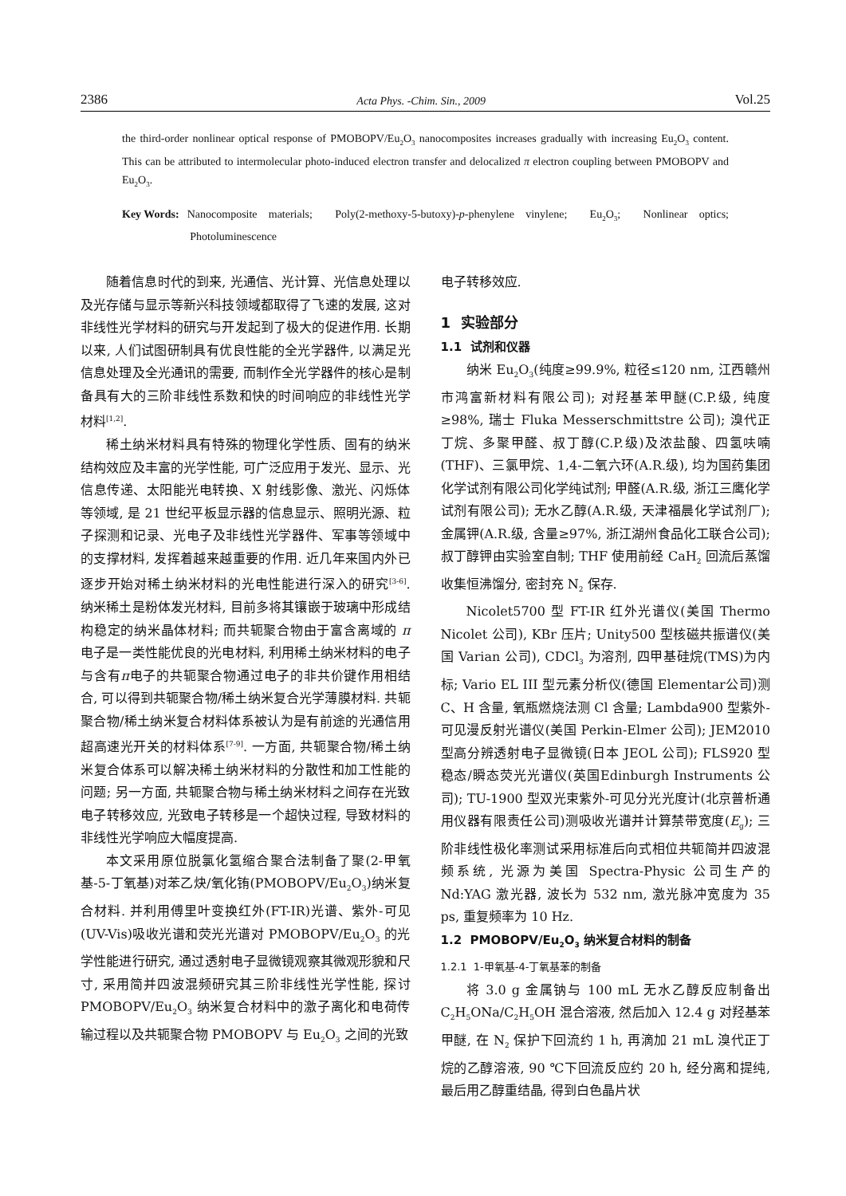2386 Acta Phys. -Chim. Sin., 2009 Vol.25
the third-order nonlinear optical response of PMOBOPV/Eu<sub>2</sub>O<sub>3</sub> nanocomposites increases gradually with increasing Eu<sub>2</sub>O<sub>3</sub> content. This can be attributed to intermolecular photo-induced electron transfer and delocalized π electron coupling between PMOBOPV and Eu<sub>2</sub>O<sub>3</sub>.
Key Words: Nanocomposite materials; Poly(2-methoxy-5-butoxy)-p-phenylene vinylene; Eu<sub>2</sub>O<sub>3</sub>; Nonlinear optics; Photoluminescence
随着信息时代的到来, 光通信、光计算、光信息处理以及光存储与显示等新兴科技领域都取得了飞速的发展, 这对非线性光学材料的研究与开发起到了极大的促进作用. 长期以来, 人们试图研制具有优良性能的全光学器件, 以满足光信息处理及全光通讯的需要, 而制作全光学器件的核心是制备具有大的三阶非线性系数和快的时间响应的非线性光学材料<sup>[1,2]</sup>.
稀土纳米材料具有特殊的物理化学性质、固有的纳米结构效应及丰富的光学性能, 可广泛应用于发光、显示、光信息传递、太阳能光电转换、X 射线影像、激光、闪烁体等领域, 是 21 世纪平板显示器的信息显示、照明光源、粒子探测和记录、光电子及非线性光学器件、军事等领域中的支撑材料, 发挥着越来越重要的作用. 近几年来国内外已逐步开始对稀土纳米材料的光电性能进行深入的研究<sup>[3-6]</sup>. 纳米稀土是粉体发光材料, 目前多将其镶嵌于玻璃中形成结构稳定的纳米晶体材料; 而共轭聚合物由于富含离域的 π 电子是一类性能优良的光电材料, 利用稀土纳米材料的电子与含有π电子的共轭聚合物通过电子的非共价键作用相结合, 可以得到共轭聚合物/稀土纳米复合光学薄膜材料. 共轭聚合物/稀土纳米复合材料体系被认为是有前途的光通信用超高速光开关的材料体系<sup>[7-9]</sup>. 一方面, 共轭聚合物/稀土纳米复合体系可以解决稀土纳米材料的分散性和加工性能的问题; 另一方面, 共轭聚合物与稀土纳米材料之间存在光致电子转移效应, 光致电子转移是一个超快过程, 导致材料的非线性光学响应大幅度提高.
本文采用原位脱氯化氢缩合聚合法制备了聚(2-甲氧基-5-丁氧基)对苯乙炔/氧化铕(PMOBOPV/Eu<sub>2</sub>O<sub>3</sub>)纳米复合材料. 并利用傅里叶变换红外(FT-IR)光谱、紫外-可见(UV-Vis)吸收光谱和荧光光谱对 PMOBOPV/Eu<sub>2</sub>O<sub>3</sub> 的光学性能进行研究, 通过透射电子显微镜观察其微观形貌和尺寸, 采用简并四波混频研究其三阶非线性光学性能, 探讨 PMOBOPV/Eu<sub>2</sub>O<sub>3</sub> 纳米复合材料中的激子离化和电荷传输过程以及共轭聚合物 PMOBOPV 与 Eu<sub>2</sub>O<sub>3</sub> 之间的光致
电子转移效应.
1 实验部分
1.1 试剂和仪器
纳米 Eu<sub>2</sub>O<sub>3</sub>(纯度≥99.9%, 粒径≤120 nm, 江西赣州市鸿富新材料有限公司); 对羟基苯甲醚(C.P.级, 纯度≥98%, 瑞士 Fluka Messerschmittstre 公司); 溴代正丁烷、多聚甲醛、叔丁醇(C.P.级)及浓盐酸、四氢呋喃(THF)、三氯甲烷、1,4-二氧六环(A.R.级), 均为国药集团化学试剂有限公司化学纯试剂; 甲醛(A.R.级, 浙江三鹰化学试剂有限公司); 无水乙醇(A.R.级, 天津福晨化学试剂厂); 金属钾(A.R.级, 含量≥97%, 浙江湖州食品化工联合公司); 叔丁醇钾由实验室自制; THF 使用前经 CaH<sub>2</sub> 回流后蒸馏收集恒沸馏分, 密封充 N<sub>2</sub> 保存.
Nicolet5700 型 FT-IR 红外光谱仪(美国 Thermo Nicolet 公司), KBr 压片; Unity500 型核磁共振谱仪(美国 Varian 公司), CDCl<sub>3</sub> 为溶剂, 四甲基硅烷(TMS)为内标; Vario EL III 型元素分析仪(德国 Elementar公司)测 C、H 含量, 氧瓶燃烧法测 Cl 含量; Lambda900 型紫外-可见漫反射光谱仪(美国 Perkin-Elmer 公司); JEM2010 型高分辨透射电子显微镜(日本 JEOL 公司); FLS920 型稳态/瞬态荧光光谱仪(英国Edinburgh Instruments 公司); TU-1900 型双光束紫外-可见分光光度计(北京普析通用仪器有限责任公司)测吸收光谱并计算禁带宽度(E<sub>g</sub>); 三阶非线性极化率测试采用标准后向式相位共轭简并四波混频系统, 光源为美国 Spectra-Physic 公司生产的 Nd:YAG 激光器, 波长为 532 nm, 激光脉冲宽度为 35 ps, 重复频率为 10 Hz.
1.2 PMOBOPV/Eu<sub>2</sub>O<sub>3</sub> 纳米复合材料的制备
1.2.1 1-甲氧基-4-丁氧基苯的制备
将 3.0 g 金属钠与 100 mL 无水乙醇反应制备出 C<sub>2</sub>H<sub>5</sub>ONa/C<sub>2</sub>H<sub>5</sub>OH 混合溶液, 然后加入 12.4 g 对羟基苯甲醚, 在 N<sub>2</sub> 保护下回流约 1 h, 再滴加 21 mL 溴代正丁烷的乙醇溶液, 90 ℃下回流反应约 20 h, 经分离和提纯, 最后用乙醇重结晶, 得到白色晶片状